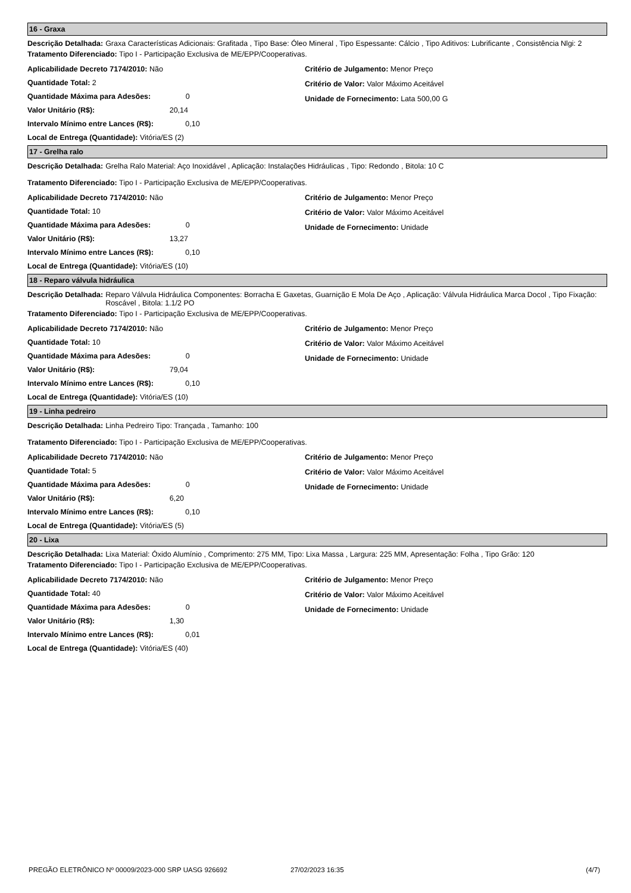16 - Graxa
Descrição Detalhada: Graxa Características Adicionais: Grafitada , Tipo Base: Óleo Mineral , Tipo Espessante: Cálcio , Tipo Aditivos: Lubrificante , Consistência Nlgi: 2
Tratamento Diferenciado: Tipo I - Participação Exclusiva de ME/EPP/Cooperativas.
Aplicabilidade Decreto 7174/2010: Não
Quantidade Total: 2
Quantidade Máxima para Adesões: 0
Valor Unitário (R$): 20,14
Intervalo Mínimo entre Lances (R$): 0,10
Local de Entrega (Quantidade): Vitória/ES (2)
Critério de Julgamento: Menor Preço
Critério de Valor: Valor Máximo Aceitável
Unidade de Fornecimento: Lata 500,00 G
17 - Grelha ralo
Descrição Detalhada: Grelha Ralo Material: Aço Inoxidável , Aplicação: Instalações Hidráulicas , Tipo: Redondo , Bitola: 10 C
Tratamento Diferenciado: Tipo I - Participação Exclusiva de ME/EPP/Cooperativas.
Aplicabilidade Decreto 7174/2010: Não
Quantidade Total: 10
Quantidade Máxima para Adesões: 0
Valor Unitário (R$): 13,27
Intervalo Mínimo entre Lances (R$): 0,10
Local de Entrega (Quantidade): Vitória/ES (10)
Critério de Julgamento: Menor Preço
Critério de Valor: Valor Máximo Aceitável
Unidade de Fornecimento: Unidade
18 - Reparo válvula hidráulica
Descrição Detalhada: Reparo Válvula Hidráulica Componentes: Borracha E Gaxetas, Guarnição E Mola De Aço , Aplicação: Válvula Hidráulica Marca Docol , Tipo Fixação: Roscável , Bitola: 1.1/2 PO
Tratamento Diferenciado: Tipo I - Participação Exclusiva de ME/EPP/Cooperativas.
Aplicabilidade Decreto 7174/2010: Não
Quantidade Total: 10
Quantidade Máxima para Adesões: 0
Valor Unitário (R$): 79,04
Intervalo Mínimo entre Lances (R$): 0,10
Local de Entrega (Quantidade): Vitória/ES (10)
Critério de Julgamento: Menor Preço
Critério de Valor: Valor Máximo Aceitável
Unidade de Fornecimento: Unidade
19 - Linha pedreiro
Descrição Detalhada: Linha Pedreiro Tipo: Trançada , Tamanho: 100
Tratamento Diferenciado: Tipo I - Participação Exclusiva de ME/EPP/Cooperativas.
Aplicabilidade Decreto 7174/2010: Não
Quantidade Total: 5
Quantidade Máxima para Adesões: 0
Valor Unitário (R$): 6,20
Intervalo Mínimo entre Lances (R$): 0,10
Local de Entrega (Quantidade): Vitória/ES (5)
Critério de Julgamento: Menor Preço
Critério de Valor: Valor Máximo Aceitável
Unidade de Fornecimento: Unidade
20 - Lixa
Descrição Detalhada: Lixa Material: Óxido Alumínio , Comprimento: 275 MM, Tipo: Lixa Massa , Largura: 225 MM, Apresentação: Folha , Tipo Grão: 120
Tratamento Diferenciado: Tipo I - Participação Exclusiva de ME/EPP/Cooperativas.
Aplicabilidade Decreto 7174/2010: Não
Quantidade Total: 40
Quantidade Máxima para Adesões: 0
Valor Unitário (R$): 1,30
Intervalo Mínimo entre Lances (R$): 0,01
Local de Entrega (Quantidade): Vitória/ES (40)
Critério de Julgamento: Menor Preço
Critério de Valor: Valor Máximo Aceitável
Unidade de Fornecimento: Unidade
PREGÃO ELETRÔNICO Nº 00009/2023-000 SRP UASG 926692 27/02/2023 16:35 (4/7)